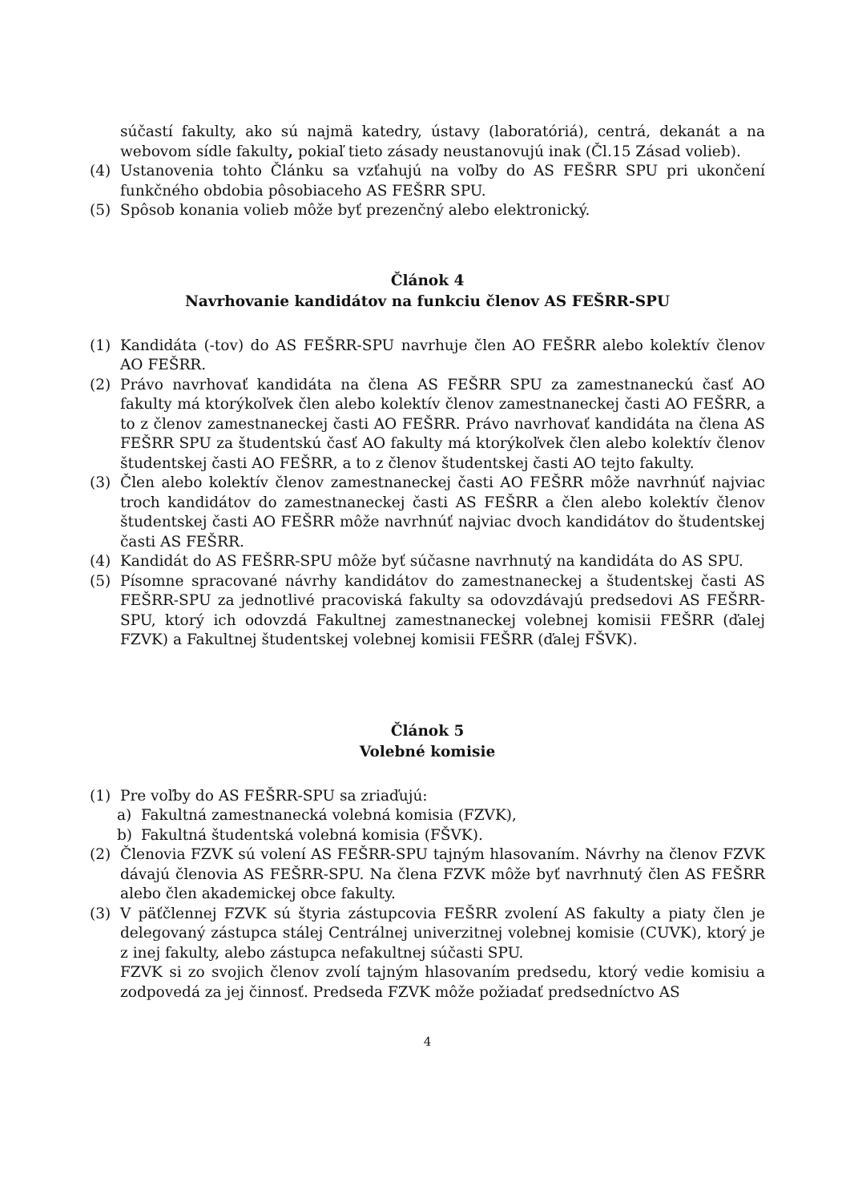súčastí fakulty, ako sú najmä katedry, ústavy (laboratóriá), centrá, dekanát a na webovom sídle fakulty, pokiaľ tieto zásady neustanovujú inak (Čl.15 Zásad volieb).
(4) Ustanovenia tohto Článku sa vzťahujú na voľby do AS FEŠRR SPU pri ukončení funkčného obdobia pôsobiaceho AS FEŠRR SPU.
(5) Spôsob konania volieb môže byť prezenčný alebo elektronický.
Článok 4
Navrhovanie kandidátov na funkciu členov AS FEŠRR-SPU
(1) Kandidáta (-tov) do AS FEŠRR-SPU navrhuje člen AO FEŠRR alebo kolektív členov AO FEŠRR.
(2) Právo navrhovať kandidáta na člena AS FEŠRR SPU za zamestnaneckú časť AO fakulty má ktorýkoľvek člen alebo kolektív členov zamestnaneckej časti AO FEŠRR, a to z členov zamestnaneckej časti AO FEŠRR. Právo navrhovať kandidáta na člena AS FEŠRR SPU za študentskú časť AO fakulty má ktorýkoľvek člen alebo kolektív členov študentskej časti AO FEŠRR, a to z členov študentskej časti AO tejto fakulty.
(3) Člen alebo kolektív členov zamestnaneckej časti AO FEŠRR môže navrhnúť najviac troch kandidátov do zamestnaneckej časti AS FEŠRR a člen alebo kolektív členov študentskej časti AO FEŠRR môže navrhnúť najviac dvoch kandidátov do študentskej časti AS FEŠRR.
(4) Kandidát do AS FEŠRR-SPU môže byť súčasne navrhnutý na kandidáta do AS SPU.
(5) Písomne spracované návrhy kandidátov do zamestnaneckej a študentskej časti AS FEŠRR-SPU za jednotlivé pracoviská fakulty sa odovzdávajú predsedovi AS FEŠRR-SPU, ktorý ich odovzdá Fakultnej zamestnaneckej volebnej komisii FEŠRR (ďalej FZVK) a Fakultnej študentskej volebnej komisii FEŠRR (ďalej FŠVK).
Článok 5
Volebné komisie
(1) Pre voľby do AS FEŠRR-SPU sa zriaďujú:
a) Fakultná zamestnanecká volebná komisia (FZVK),
b) Fakultná študentská volebná komisia (FŠVK).
(2) Členovia FZVK sú volení AS FEŠRR-SPU tajným hlasovaním. Návrhy na členov FZVK dávajú členovia AS FEŠRR-SPU. Na člena FZVK môže byť navrhnutý člen AS FEŠRR alebo člen akademickej obce fakulty.
(3) V päťčlennej FZVK sú štyria zástupcovia FEŠRR zvolení AS fakulty a piaty člen je delegovaný zástupca stálej Centrálnej univerzitnej volebnej komisie (CUVK), ktorý je z inej fakulty, alebo zástupca nefakultnej súčasti SPU.
FZVK si zo svojich členov zvolí tajným hlasovaním predsedu, ktorý vedie komisiu a zodpovedá za jej činnosť. Predseda FZVK môže požiadať predsedníctvo AS
4